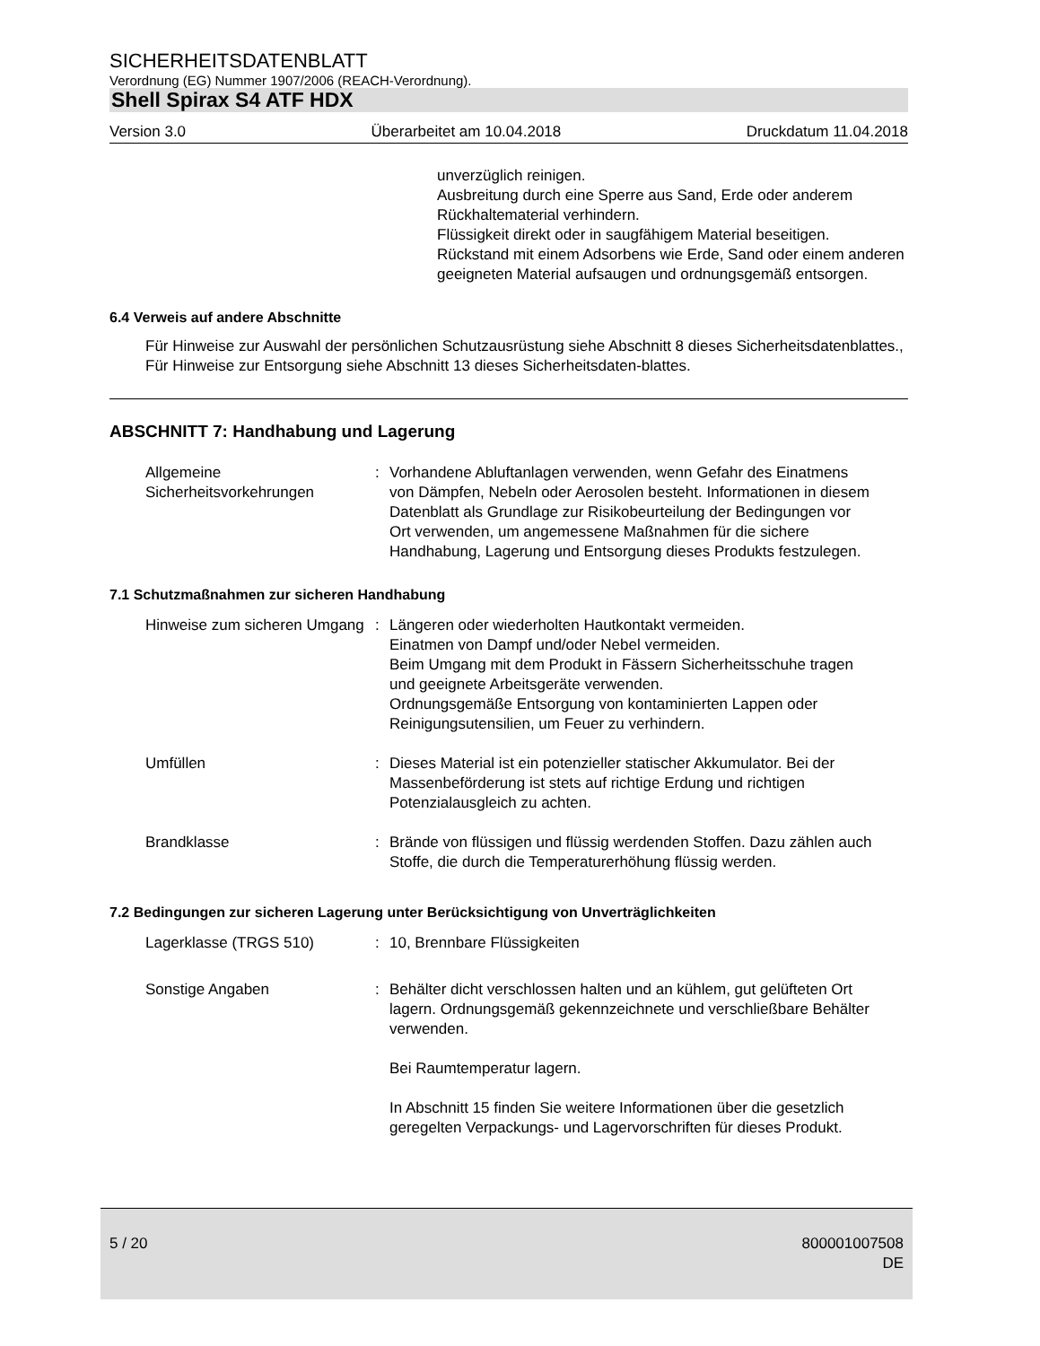SICHERHEITSDATENBLATT
Verordnung (EG) Nummer 1907/2006 (REACH-Verordnung).
Shell Spirax S4 ATF HDX
Version 3.0 Überarbeitet am 10.04.2018 Druckdatum 11.04.2018
unverzüglich reinigen.
Ausbreitung durch eine Sperre aus Sand, Erde oder anderem Rückhaltematerial verhindern.
Flüssigkeit direkt oder in saugfähigem Material beseitigen.
Rückstand mit einem Adsorbens wie Erde, Sand oder einem anderen geeigneten Material aufsaugen und ordnungsgemäß entsorgen.
6.4 Verweis auf andere Abschnitte
Für Hinweise zur Auswahl der persönlichen Schutzausrüstung siehe Abschnitt 8 dieses Sicherheitsdatenblattes., Für Hinweise zur Entsorgung siehe Abschnitt 13 dieses Sicherheitsdaten-blattes.
ABSCHNITT 7: Handhabung und Lagerung
Allgemeine Sicherheitsvorkehrungen
: Vorhandene Abluftanlagen verwenden, wenn Gefahr des Einatmens von Dämpfen, Nebeln oder Aerosolen besteht. Informationen in diesem Datenblatt als Grundlage zur Risikobeurteilung der Bedingungen vor Ort verwenden, um angemessene Maßnahmen für die sichere Handhabung, Lagerung und Entsorgung dieses Produkts festzulegen.
7.1 Schutzmaßnahmen zur sicheren Handhabung
Hinweise zum sicheren Umgang
: Längeren oder wiederholten Hautkontakt vermeiden.
Einatmen von Dampf und/oder Nebel vermeiden.
Beim Umgang mit dem Produkt in Fässern Sicherheitsschuhe tragen und geeignete Arbeitsgeräte verwenden.
Ordnungsgemäße Entsorgung von kontaminierten Lappen oder Reinigungsutensilien, um Feuer zu verhindern.
Umfüllen : Dieses Material ist ein potenzieller statischer Akkumulator. Bei der Massenbeförderung ist stets auf richtige Erdung und richtigen Potenzialausgleich zu achten.
Brandklasse : Brände von flüssigen und flüssig werdenden Stoffen. Dazu zählen auch Stoffe, die durch die Temperaturerhöhung flüssig werden.
7.2 Bedingungen zur sicheren Lagerung unter Berücksichtigung von Unverträglichkeiten
Lagerklasse (TRGS 510) : 10, Brennbare Flüssigkeiten
Sonstige Angaben : Behälter dicht verschlossen halten und an kühlem, gut gelüfteten Ort lagern. Ordnungsgemäß gekennzeichnete und verschließbare Behälter verwenden.
Bei Raumtemperatur lagern.
In Abschnitt 15 finden Sie weitere Informationen über die gesetzlich geregelten Verpackungs- und Lagervorschriften für dieses Produkt.
5 / 20 800001007508
DE